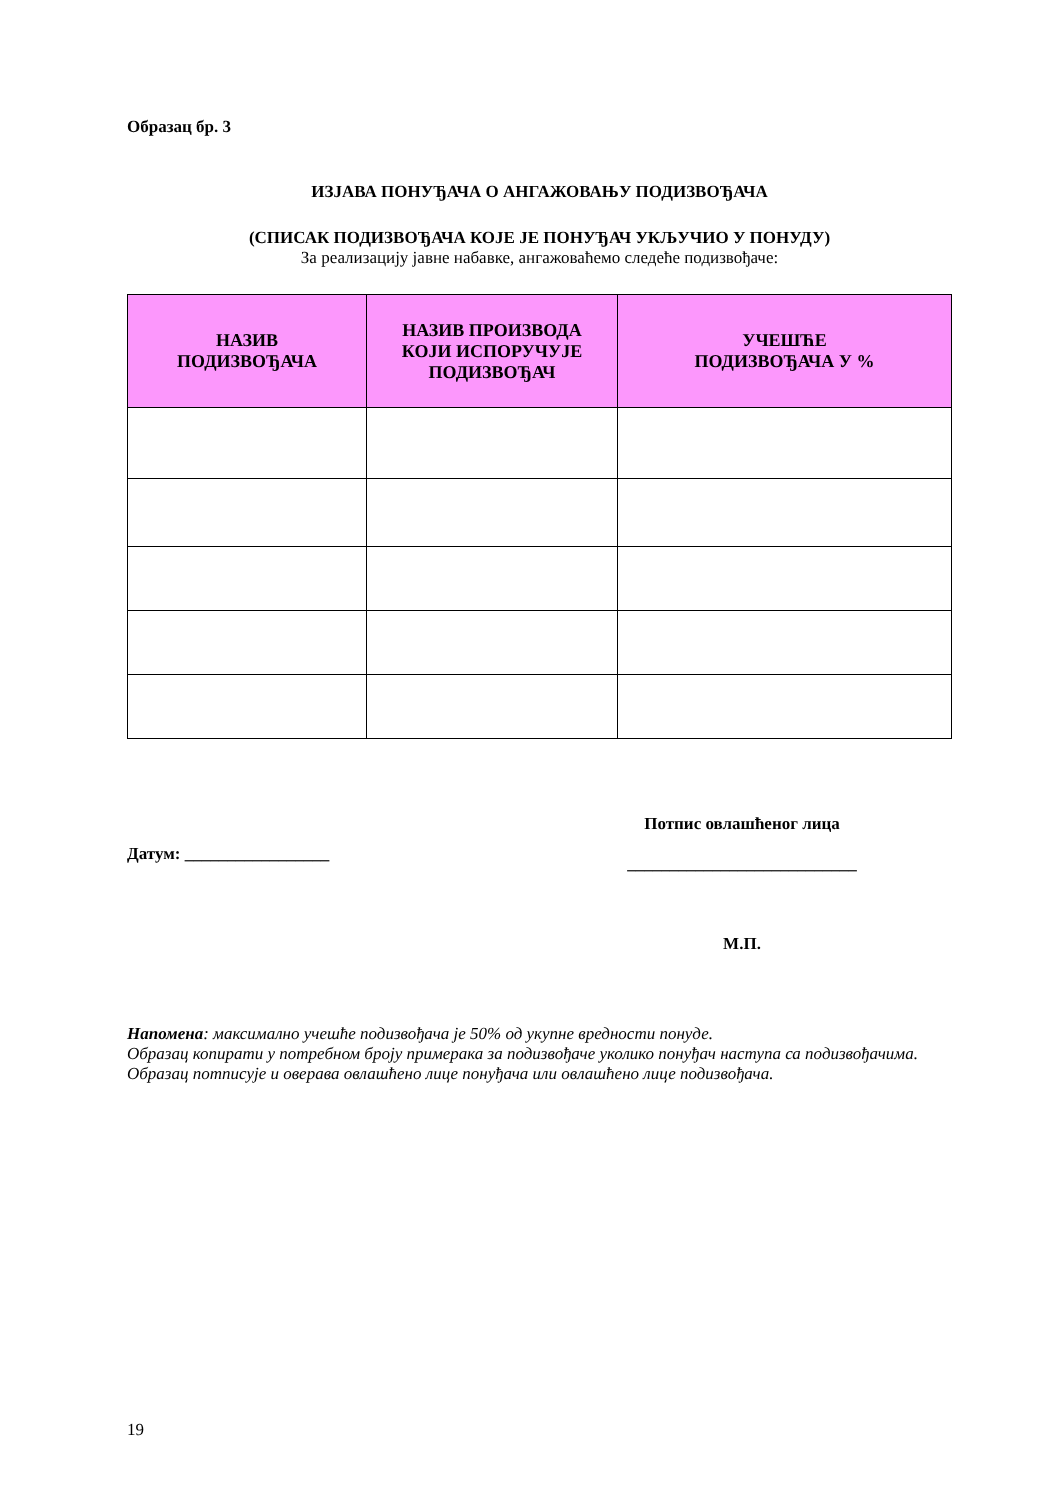Образац бр. 3
ИЗЈАВА ПОНУЂАЧА О АНГАЖОВАЊУ ПОДИЗВОЂАЧА
(СПИСАК ПОДИЗВОЂАЧА КОЈЕ ЈЕ ПОНУЂАЧ УКЉУЧИО У ПОНУДУ)
За реализацију јавне набавке, ангажоваћемо следеће подизвођаче:
| НАЗИВ ПОДИЗВОЂАЧА | НАЗИВ ПРОИЗВОДА КОЈИ ИСПОРУЧУЈЕ ПОДИЗВОЂАЧ | УЧЕШЋЕ ПОДИЗВОЂАЧА У % |
| --- | --- | --- |
Датум: _________________
Потпис овлашћеног лица
___________________________
М.П.
Напомена: максимално учешће подизвођача је 50% од укупне вредности понуде.
Образац копирати у потребном броју примерака за подизвођаче уколико понуђач наступа са подизвођачима.
Образац потписује и оверава овлашћено лице понуђача или овлашћено лице подизвођача.
19